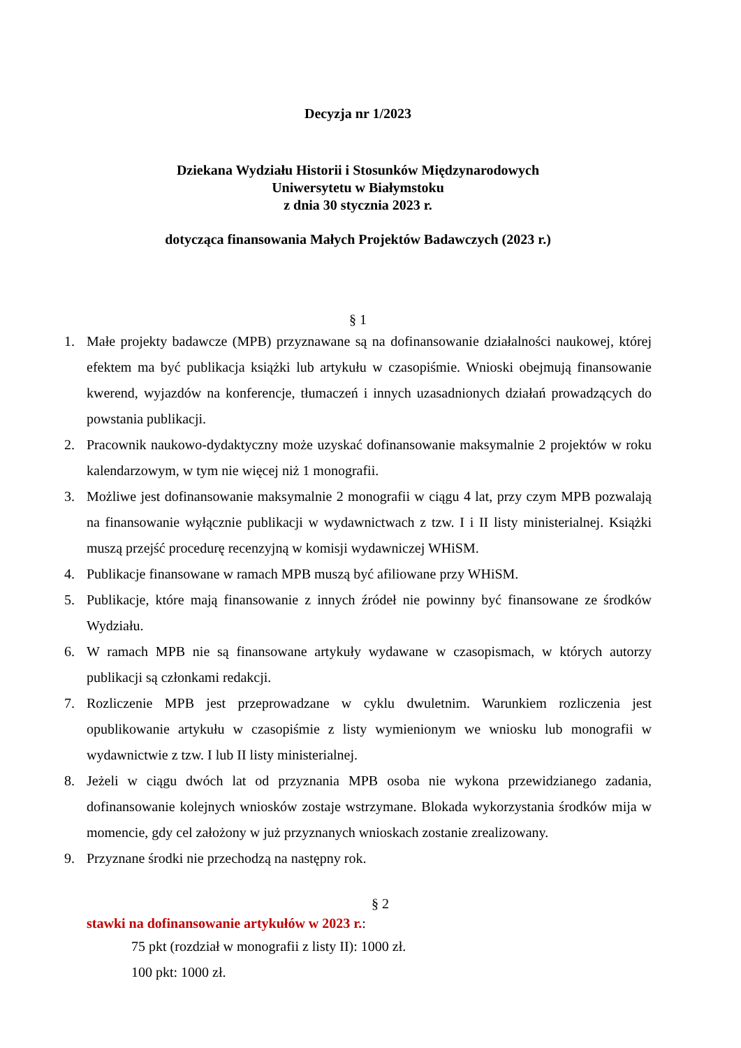Decyzja nr 1/2023
Dziekana Wydziału Historii i Stosunków Międzynarodowych
Uniwersytetu w Białymstoku
z dnia 30 stycznia 2023 r.
dotycząca finansowania Małych Projektów Badawczych (2023 r.)
§ 1
1. Małe projekty badawcze (MPB) przyznawane są na dofinansowanie działalności naukowej, której efektem ma być publikacja książki lub artykułu w czasopiśmie. Wnioski obejmują finansowanie kwerend, wyjazdów na konferencje, tłumaczeń i innych uzasadnionych działań prowadzących do powstania publikacji.
2. Pracownik naukowo-dydaktyczny może uzyskać dofinansowanie maksymalnie 2 projektów w roku kalendarzowym, w tym nie więcej niż 1 monografii.
3. Możliwe jest dofinansowanie maksymalnie 2 monografii w ciągu 4 lat, przy czym MPB pozwalają na finansowanie wyłącznie publikacji w wydawnictwach z tzw. I i II listy ministerialnej. Książki muszą przejść procedurę recenzyjną w komisji wydawniczej WHiSM.
4. Publikacje finansowane w ramach MPB muszą być afiliowane przy WHiSM.
5. Publikacje, które mają finansowanie z innych źródeł nie powinny być finansowane ze środków Wydziału.
6. W ramach MPB nie są finansowane artykuły wydawane w czasopismach, w których autorzy publikacji są członkami redakcji.
7. Rozliczenie MPB jest przeprowadzane w cyklu dwuletnim. Warunkiem rozliczenia jest opublikowanie artykułu w czasopiśmie z listy wymienionym we wniosku lub monografii w wydawnictwie z tzw. I lub II listy ministerialnej.
8. Jeżeli w ciągu dwóch lat od przyznania MPB osoba nie wykona przewidzianego zadania, dofinansowanie kolejnych wniosków zostaje wstrzymane. Blokada wykorzystania środków mija w momencie, gdy cel założony w już przyznanych wnioskach zostanie zrealizowany.
9. Przyznane środki nie przechodzą na następny rok.
§ 2
stawki na dofinansowanie artykułów w 2023 r.:
75 pkt (rozdział w monografii z listy II): 1000 zł.
100 pkt: 1000 zł.